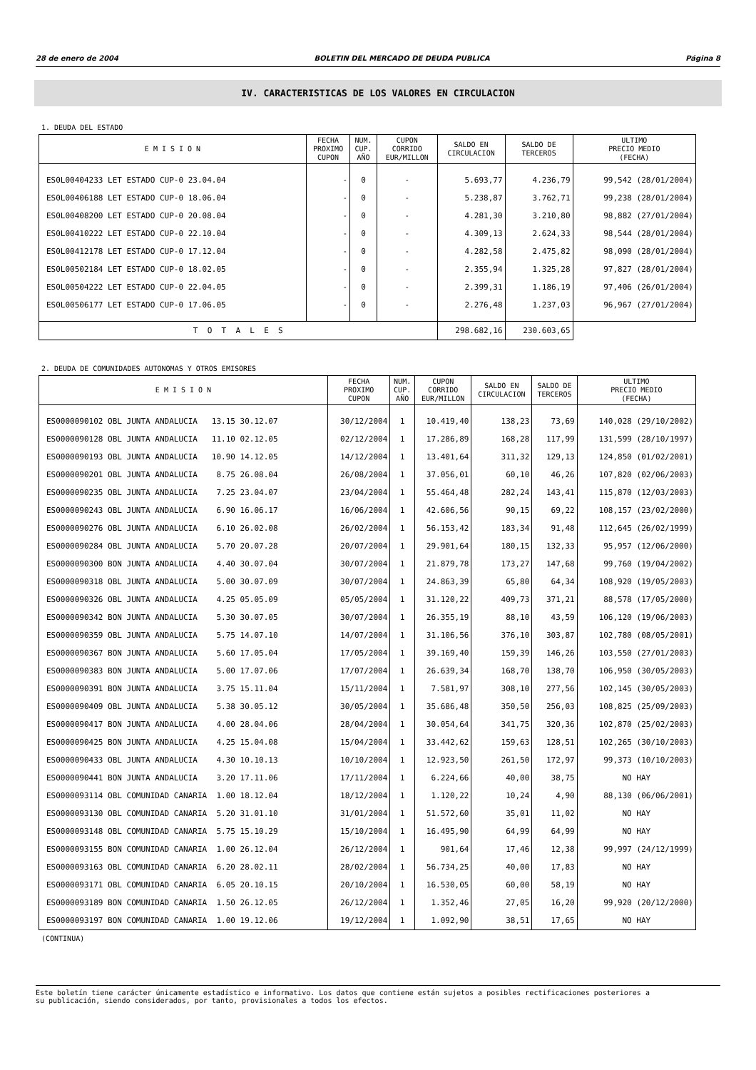28 de enero de 2004 BOLETIN DEL MERCADO DE DEUDA PUBLICA Página 8
IV. CARACTERISTICAS DE LOS VALORES EN CIRCULACION
1. DEUDA DEL ESTADO
| E M I S I O N | FECHA PROXIMO CUPON | NUM. CUP. AÑO | CUPON CORRIDO EUR/MILLON | SALDO EN CIRCULACION | SALDO DE TERCEROS | ULTIMO PRECIO MEDIO (FECHA) |
| --- | --- | --- | --- | --- | --- | --- |
| ES0L00404233 LET ESTADO CUP-0 23.04.04 | - | 0 | - | 5.693,77 | 4.236,79 | 99,542 (28/01/2004) |
| ES0L00406188 LET ESTADO CUP-0 18.06.04 | - | 0 | - | 5.238,87 | 3.762,71 | 99,238 (28/01/2004) |
| ES0L00408200 LET ESTADO CUP-0 20.08.04 | - | 0 | - | 4.281,30 | 3.210,80 | 98,882 (27/01/2004) |
| ES0L00410222 LET ESTADO CUP-0 22.10.04 | - | 0 | - | 4.309,13 | 2.624,33 | 98,544 (28/01/2004) |
| ES0L00412178 LET ESTADO CUP-0 17.12.04 | - | 0 | - | 4.282,58 | 2.475,82 | 98,090 (28/01/2004) |
| ES0L00502184 LET ESTADO CUP-0 18.02.05 | - | 0 | - | 2.355,94 | 1.325,28 | 97,827 (28/01/2004) |
| ES0L00504222 LET ESTADO CUP-0 22.04.05 | - | 0 | - | 2.399,31 | 1.186,19 | 97,406 (26/01/2004) |
| ES0L00506177 LET ESTADO CUP-0 17.06.05 | - | 0 | - | 2.276,48 | 1.237,03 | 96,967 (27/01/2004) |
| T O T A L E S | | | | 298.682,16 | 230.603,65 | |
2. DEUDA DE COMUNIDADES AUTONOMAS Y OTROS EMISORES
| E M I S I O N | FECHA PROXIMO CUPON | NUM. CUP. AÑO | CUPON CORRIDO EUR/MILLON | SALDO EN CIRCULACION | SALDO DE TERCEROS | ULTIMO PRECIO MEDIO (FECHA) |
| --- | --- | --- | --- | --- | --- | --- |
| ES0000090102 OBL JUNTA ANDALUCIA 13.15 30.12.07 | 30/12/2004 | 1 | 10.419,40 | 138,23 | 73,69 | 140,028 (29/10/2002) |
| ES0000090128 OBL JUNTA ANDALUCIA 11.10 02.12.05 | 02/12/2004 | 1 | 17.286,89 | 168,28 | 117,99 | 131,599 (28/10/1997) |
| ES0000090193 OBL JUNTA ANDALUCIA 10.90 14.12.05 | 14/12/2004 | 1 | 13.401,64 | 311,32 | 129,13 | 124,850 (01/02/2001) |
| ES0000090201 OBL JUNTA ANDALUCIA 8.75 26.08.04 | 26/08/2004 | 1 | 37.056,01 | 60,10 | 46,26 | 107,820 (02/06/2003) |
| ES0000090235 OBL JUNTA ANDALUCIA 7.25 23.04.07 | 23/04/2004 | 1 | 55.464,48 | 282,24 | 143,41 | 115,870 (12/03/2003) |
| ES0000090243 OBL JUNTA ANDALUCIA 6.90 16.06.17 | 16/06/2004 | 1 | 42.606,56 | 90,15 | 69,22 | 108,157 (23/02/2000) |
| ES0000090276 OBL JUNTA ANDALUCIA 6.10 26.02.08 | 26/02/2004 | 1 | 56.153,42 | 183,34 | 91,48 | 112,645 (26/02/1999) |
| ES0000090284 OBL JUNTA ANDALUCIA 5.70 20.07.28 | 20/07/2004 | 1 | 29.901,64 | 180,15 | 132,33 | 95,957 (12/06/2000) |
| ES0000090300 BON JUNTA ANDALUCIA 4.40 30.07.04 | 30/07/2004 | 1 | 21.879,78 | 173,27 | 147,68 | 99,760 (19/04/2002) |
| ES0000090318 OBL JUNTA ANDALUCIA 5.00 30.07.09 | 30/07/2004 | 1 | 24.863,39 | 65,80 | 64,34 | 108,920 (19/05/2003) |
| ES0000090326 OBL JUNTA ANDALUCIA 4.25 05.05.09 | 05/05/2004 | 1 | 31.120,22 | 409,73 | 371,21 | 88,578 (17/05/2000) |
| ES0000090342 BON JUNTA ANDALUCIA 5.30 30.07.05 | 30/07/2004 | 1 | 26.355,19 | 88,10 | 43,59 | 106,120 (19/06/2003) |
| ES0000090359 OBL JUNTA ANDALUCIA 5.75 14.07.10 | 14/07/2004 | 1 | 31.106,56 | 376,10 | 303,87 | 102,780 (08/05/2001) |
| ES0000090367 BON JUNTA ANDALUCIA 5.60 17.05.04 | 17/05/2004 | 1 | 39.169,40 | 159,39 | 146,26 | 103,550 (27/01/2003) |
| ES0000090383 BON JUNTA ANDALUCIA 5.00 17.07.06 | 17/07/2004 | 1 | 26.639,34 | 168,70 | 138,70 | 106,950 (30/05/2003) |
| ES0000090391 BON JUNTA ANDALUCIA 3.75 15.11.04 | 15/11/2004 | 1 | 7.581,97 | 308,10 | 277,56 | 102,145 (30/05/2003) |
| ES0000090409 OBL JUNTA ANDALUCIA 5.38 30.05.12 | 30/05/2004 | 1 | 35.686,48 | 350,50 | 256,03 | 108,825 (25/09/2003) |
| ES0000090417 BON JUNTA ANDALUCIA 4.00 28.04.06 | 28/04/2004 | 1 | 30.054,64 | 341,75 | 320,36 | 102,870 (25/02/2003) |
| ES0000090425 BON JUNTA ANDALUCIA 4.25 15.04.08 | 15/04/2004 | 1 | 33.442,62 | 159,63 | 128,51 | 102,265 (30/10/2003) |
| ES0000090433 OBL JUNTA ANDALUCIA 4.30 10.10.13 | 10/10/2004 | 1 | 12.923,50 | 261,50 | 172,97 | 99,373 (10/10/2003) |
| ES0000090441 BON JUNTA ANDALUCIA 3.20 17.11.06 | 17/11/2004 | 1 | 6.224,66 | 40,00 | 38,75 | NO HAY |
| ES0000093114 OBL COMUNIDAD CANARIA 1.00 18.12.04 | 18/12/2004 | 1 | 1.120,22 | 10,24 | 4,90 | 88,130 (06/06/2001) |
| ES0000093130 OBL COMUNIDAD CANARIA 5.20 31.01.10 | 31/01/2004 | 1 | 51.572,60 | 35,01 | 11,02 | NO HAY |
| ES0000093148 OBL COMUNIDAD CANARIA 5.75 15.10.29 | 15/10/2004 | 1 | 16.495,90 | 64,99 | 64,99 | NO HAY |
| ES0000093155 BON COMUNIDAD CANARIA 1.00 26.12.04 | 26/12/2004 | 1 | 901,64 | 17,46 | 12,38 | 99,997 (24/12/1999) |
| ES0000093163 OBL COMUNIDAD CANARIA 6.20 28.02.11 | 28/02/2004 | 1 | 56.734,25 | 40,00 | 17,83 | NO HAY |
| ES0000093171 OBL COMUNIDAD CANARIA 6.05 20.10.15 | 20/10/2004 | 1 | 16.530,05 | 60,00 | 58,19 | NO HAY |
| ES0000093189 BON COMUNIDAD CANARIA 1.50 26.12.05 | 26/12/2004 | 1 | 1.352,46 | 27,05 | 16,20 | 99,920 (20/12/2000) |
| ES0000093197 BON COMUNIDAD CANARIA 1.00 19.12.06 | 19/12/2004 | 1 | 1.092,90 | 38,51 | 17,65 | NO HAY |
(CONTINUA)
Este boletín tiene carácter únicamente estadístico e informativo. Los datos que contiene están sujetos a posibles rectificaciones posteriores a
su publicación, siendo considerados, por tanto, provisionales a todos los efectos.